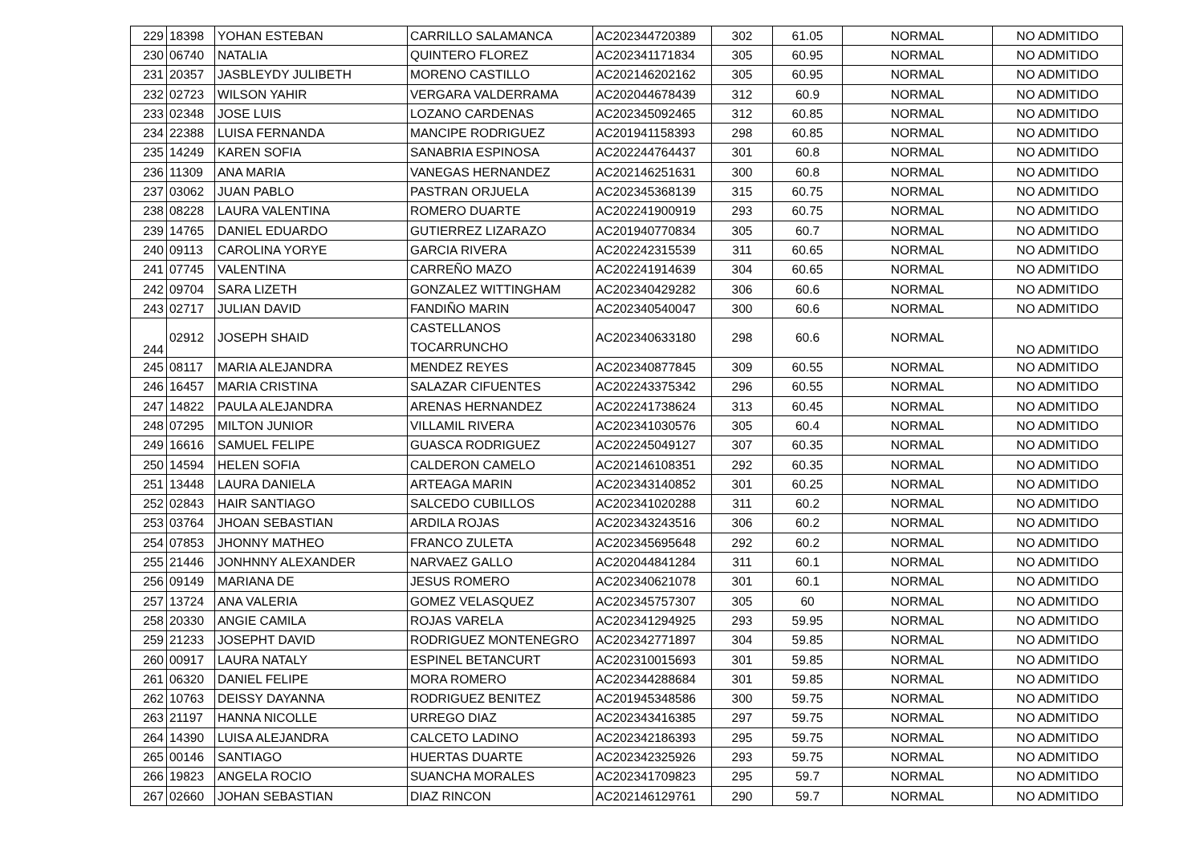| 229 | 18398 | YOHAN ESTEBAN | CARRILLO SALAMANCA | AC202344720389 | 302 | 61.05 | NORMAL | NO ADMITIDO |
| 230 | 06740 | NATALIA | QUINTERO FLOREZ | AC202341171834 | 305 | 60.95 | NORMAL | NO ADMITIDO |
| 231 | 20357 | JASBLEYDY JULIBETH | MORENO CASTILLO | AC202146202162 | 305 | 60.95 | NORMAL | NO ADMITIDO |
| 232 | 02723 | WILSON YAHIR | VERGARA VALDERRAMA | AC202044678439 | 312 | 60.9 | NORMAL | NO ADMITIDO |
| 233 | 02348 | JOSE LUIS | LOZANO CARDENAS | AC202345092465 | 312 | 60.85 | NORMAL | NO ADMITIDO |
| 234 | 22388 | LUISA FERNANDA | MANCIPE RODRIGUEZ | AC201941158393 | 298 | 60.85 | NORMAL | NO ADMITIDO |
| 235 | 14249 | KAREN SOFIA | SANABRIA ESPINOSA | AC202244764437 | 301 | 60.8 | NORMAL | NO ADMITIDO |
| 236 | 11309 | ANA MARIA | VANEGAS HERNANDEZ | AC202146251631 | 300 | 60.8 | NORMAL | NO ADMITIDO |
| 237 | 03062 | JUAN PABLO | PASTRAN ORJUELA | AC202345368139 | 315 | 60.75 | NORMAL | NO ADMITIDO |
| 238 | 08228 | LAURA VALENTINA | ROMERO DUARTE | AC202241900919 | 293 | 60.75 | NORMAL | NO ADMITIDO |
| 239 | 14765 | DANIEL EDUARDO | GUTIERREZ LIZARAZO | AC201940770834 | 305 | 60.7 | NORMAL | NO ADMITIDO |
| 240 | 09113 | CAROLINA YORYE | GARCIA RIVERA | AC202242315539 | 311 | 60.65 | NORMAL | NO ADMITIDO |
| 241 | 07745 | VALENTINA | CARREÑO MAZO | AC202241914639 | 304 | 60.65 | NORMAL | NO ADMITIDO |
| 242 | 09704 | SARA LIZETH | GONZALEZ WITTINGHAM | AC202340429282 | 306 | 60.6 | NORMAL | NO ADMITIDO |
| 243 | 02717 | JULIAN DAVID | FANDIÑO MARIN | AC202340540047 | 300 | 60.6 | NORMAL | NO ADMITIDO |
| 244 | 02912 | JOSEPH SHAID | CASTELLANOS TOCARRUNCHO | AC202340633180 | 298 | 60.6 | NORMAL | NO ADMITIDO |
| 245 | 08117 | MARIA ALEJANDRA | MENDEZ REYES | AC202340877845 | 309 | 60.55 | NORMAL | NO ADMITIDO |
| 246 | 16457 | MARIA CRISTINA | SALAZAR CIFUENTES | AC202243375342 | 296 | 60.55 | NORMAL | NO ADMITIDO |
| 247 | 14822 | PAULA ALEJANDRA | ARENAS HERNANDEZ | AC202241738624 | 313 | 60.45 | NORMAL | NO ADMITIDO |
| 248 | 07295 | MILTON JUNIOR | VILLAMIL RIVERA | AC202341030576 | 305 | 60.4 | NORMAL | NO ADMITIDO |
| 249 | 16616 | SAMUEL FELIPE | GUASCA RODRIGUEZ | AC202245049127 | 307 | 60.35 | NORMAL | NO ADMITIDO |
| 250 | 14594 | HELEN SOFIA | CALDERON CAMELO | AC202146108351 | 292 | 60.35 | NORMAL | NO ADMITIDO |
| 251 | 13448 | LAURA DANIELA | ARTEAGA MARIN | AC202343140852 | 301 | 60.25 | NORMAL | NO ADMITIDO |
| 252 | 02843 | HAIR SANTIAGO | SALCEDO CUBILLOS | AC202341020288 | 311 | 60.2 | NORMAL | NO ADMITIDO |
| 253 | 03764 | JHOAN SEBASTIAN | ARDILA ROJAS | AC202343243516 | 306 | 60.2 | NORMAL | NO ADMITIDO |
| 254 | 07853 | JHONNY MATHEO | FRANCO ZULETA | AC202345695648 | 292 | 60.2 | NORMAL | NO ADMITIDO |
| 255 | 21446 | JONHNNY ALEXANDER | NARVAEZ GALLO | AC202044841284 | 311 | 60.1 | NORMAL | NO ADMITIDO |
| 256 | 09149 | MARIANA DE | JESUS ROMERO | AC202340621078 | 301 | 60.1 | NORMAL | NO ADMITIDO |
| 257 | 13724 | ANA VALERIA | GOMEZ VELASQUEZ | AC202345757307 | 305 | 60 | NORMAL | NO ADMITIDO |
| 258 | 20330 | ANGIE CAMILA | ROJAS VARELA | AC202341294925 | 293 | 59.95 | NORMAL | NO ADMITIDO |
| 259 | 21233 | JOSEPHT DAVID | RODRIGUEZ MONTENEGRO | AC202342771897 | 304 | 59.85 | NORMAL | NO ADMITIDO |
| 260 | 00917 | LAURA NATALY | ESPINEL BETANCURT | AC202310015693 | 301 | 59.85 | NORMAL | NO ADMITIDO |
| 261 | 06320 | DANIEL FELIPE | MORA ROMERO | AC202344288684 | 301 | 59.85 | NORMAL | NO ADMITIDO |
| 262 | 10763 | DEISSY DAYANNA | RODRIGUEZ BENITEZ | AC201945348586 | 300 | 59.75 | NORMAL | NO ADMITIDO |
| 263 | 21197 | HANNA NICOLLE | URREGO DIAZ | AC202343416385 | 297 | 59.75 | NORMAL | NO ADMITIDO |
| 264 | 14390 | LUISA ALEJANDRA | CALCETO LADINO | AC202342186393 | 295 | 59.75 | NORMAL | NO ADMITIDO |
| 265 | 00146 | SANTIAGO | HUERTAS DUARTE | AC202342325926 | 293 | 59.75 | NORMAL | NO ADMITIDO |
| 266 | 19823 | ANGELA ROCIO | SUANCHA MORALES | AC202341709823 | 295 | 59.7 | NORMAL | NO ADMITIDO |
| 267 | 02660 | JOHAN SEBASTIAN | DIAZ RINCON | AC202146129761 | 290 | 59.7 | NORMAL | NO ADMITIDO |